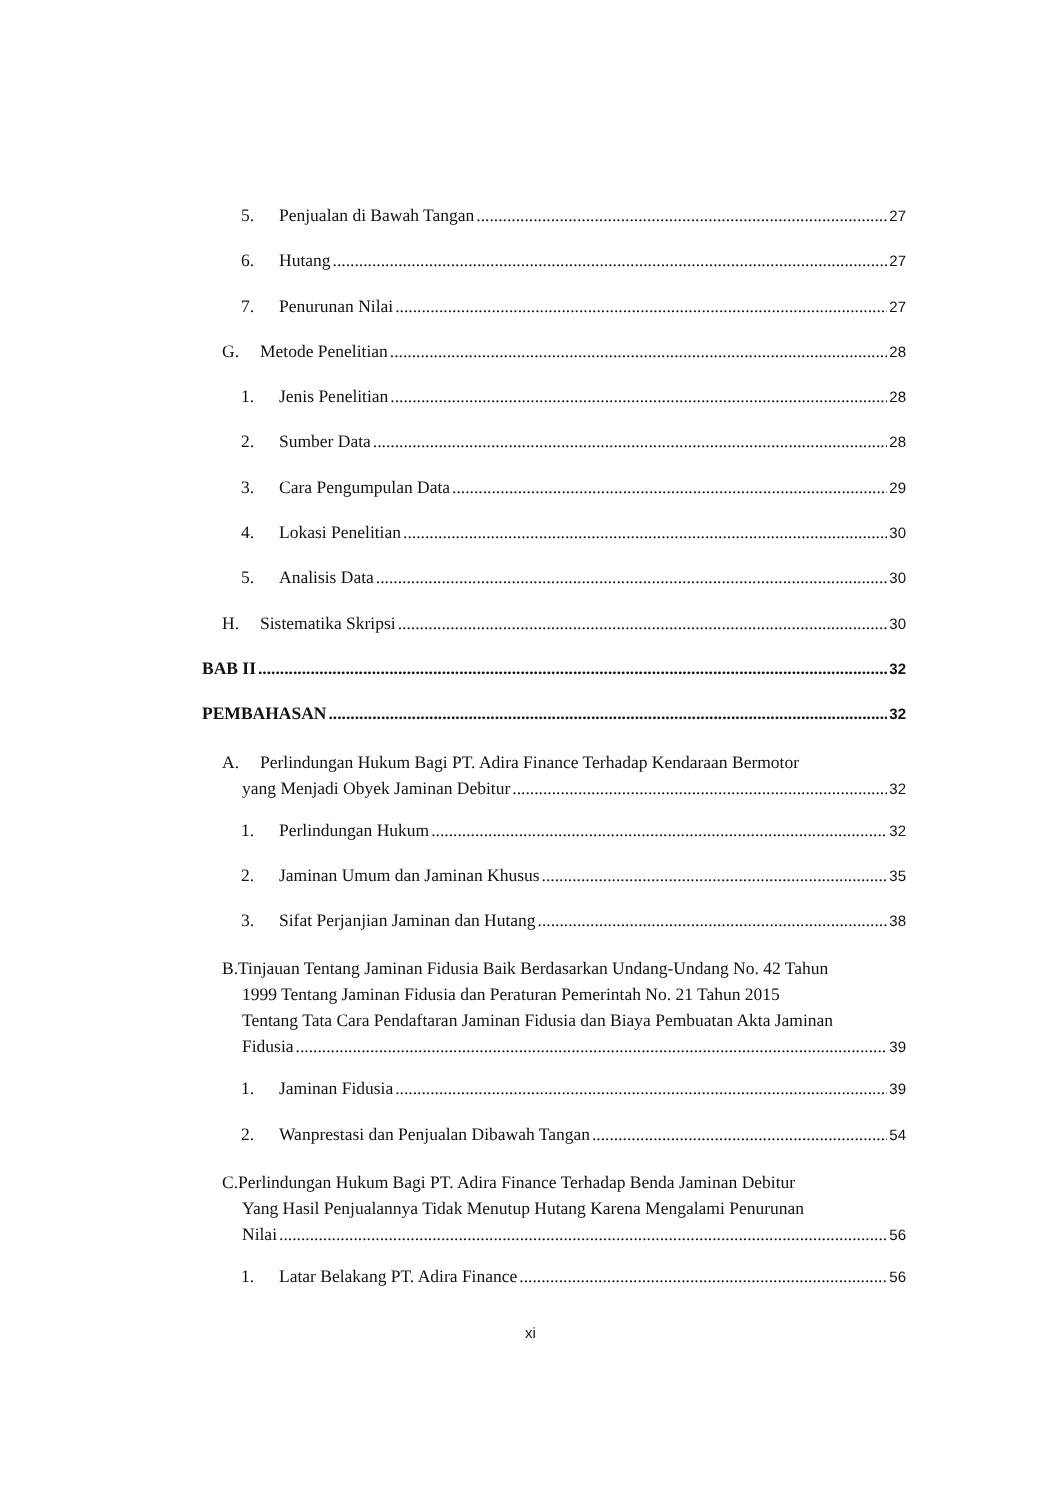5. Penjualan di Bawah Tangan 27
6. Hutang 27
7. Penurunan Nilai 27
G. Metode Penelitian 28
1. Jenis Penelitian 28
2. Sumber Data 28
3. Cara Pengumpulan Data 29
4. Lokasi Penelitian 30
5. Analisis Data 30
H. Sistematika Skripsi 30
BAB II 32
PEMBAHASAN 32
A. Perlindungan Hukum Bagi PT. Adira Finance Terhadap Kendaraan Bermotor
yang Menjadi Obyek Jaminan Debitur 32
1. Perlindungan Hukum 32
2. Jaminan Umum dan Jaminan Khusus 35
3. Sifat Perjanjian Jaminan dan Hutang 38
B.Tinjauan Tentang Jaminan Fidusia Baik Berdasarkan Undang-Undang No. 42 Tahun
1999 Tentang Jaminan Fidusia dan Peraturan Pemerintah No. 21 Tahun 2015
Tentang Tata Cara Pendaftaran Jaminan Fidusia dan Biaya Pembuatan Akta Jaminan
Fidusia 39
1. Jaminan Fidusia 39
2. Wanprestasi dan Penjualan Dibawah Tangan 54
C.Perlindungan Hukum Bagi PT. Adira Finance Terhadap Benda Jaminan Debitur
Yang Hasil Penjualannya Tidak Menutup Hutang Karena Mengalami Penurunan
Nilai 56
1. Latar Belakang PT. Adira Finance 56
xi